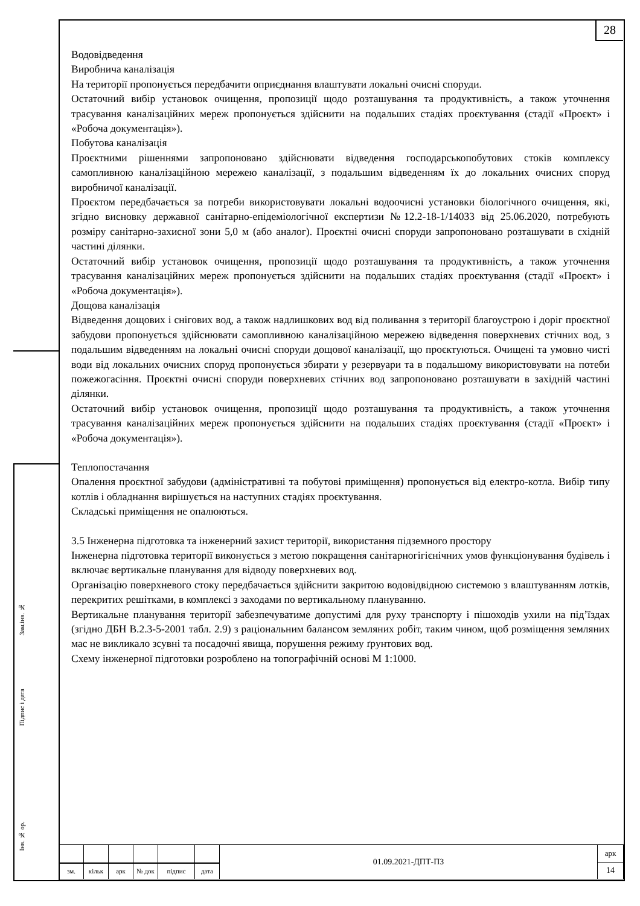28
Зам.інв. №
Підпис і дата
Інв. № ор.
Водовідведення
Виробнича каналізація
На території пропонується передбачити оприєднання влаштувати локальні очисні споруди.
Остаточний вибір установок очищення, пропозиції щодо розташування та продуктивність, а також уточнення трасування каналізаційних мереж пропонується здійснити на подальших стадіях проєктування (стадії «Проєкт» і «Робоча документація»).
Побутова каналізація
Проєктними рішеннями запропоновано здійснювати відведення господарськопобутових стоків комплексу самопливною каналізаційною мережею каналізації, з подальшим відведенням їх до локальних очисних споруд виробничої каналізації.
Проєктом передбачається за потреби використовувати локальні водоочисні установки біологічного очищення, які, згідно висновку державної санітарно-епідеміологічної експертизи №12.2-18-1/14033 від 25.06.2020, потребують розміру санітарно-захисної зони 5,0 м (або аналог). Проєктні очисні споруди запропоновано розташувати в східній частині ділянки.
Остаточний вибір установок очищення, пропозиції щодо розташування та продуктивність, а також уточнення трасування каналізаційних мереж пропонується здійснити на подальших стадіях проєктування (стадії «Проєкт» і «Робоча документація»).
Дощова каналізація
Відведення дощових і снігових вод, а також надлишкових вод від поливання з території благоустрою і доріг проєктної забудови пропонується здійснювати самопливною каналізаційною мережею відведення поверхневих стічних вод, з подальшим відведенням на локальні очисні споруди дощової каналізації, що проєктуються. Очищені та умовно чисті води від локальних очисних споруд пропонується збирати у резервуари та в подальшому використовувати на потеби пожежогасіння. Проєктні очисні споруди поверхневих стічних вод запропоновано розташувати в західній частині ділянки.
Остаточний вибір установок очищення, пропозиції щодо розташування та продуктивність, а також уточнення трасування каналізаційних мереж пропонується здійснити на подальших стадіях проєктування (стадії «Проєкт» і «Робоча документація»).
Теплопостачання
Опалення проєктної забудови (адміністративні та побутові приміщення) пропонується від електро-котла. Вибір типу котлів і обладнання вирішується на наступних стадіях проєктування.
Складські приміщення не опалюються.
3.5 Інженерна підготовка та інженерний захист території, використання підземного простору
Інженерна підготовка території виконується з метою покращення санітарногігієнічних умов функціонування будівель і включає вертикальне планування для відводу поверхневих вод.
Організацію поверхневого стоку передбачається здійснити закритою водовідвідною системою з влаштуванням лотків, перекритих решітками, в комплексі з заходами по вертикальному плануванню.
Вертикальне планування території забезпечуватиме допустимі для руху транспорту і пішоходів ухили на під’їздах (згідно ДБН В.2.3-5-2001 табл. 2.9) з раціональним балансом земляних робіт, таким чином, щоб розміщення земляних мас не викликало зсувні та посадочні явища, порушення режиму ґрунтових вод.
Схему інженерної підготовки розроблено на топографічній основі М 1:1000.
| | | | | | | 01.09.2021-ДПТ-ПЗ | арк |
| | | | | | | | 14 |
| зм. | кільк | арк | № док | підпис | дата | | |